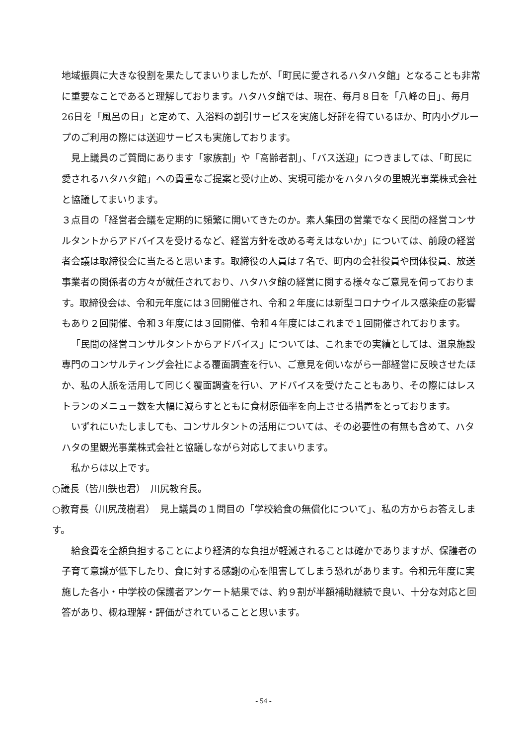地域振興に大きな役割を果たしてまいりましたが、「町民に愛されるハタハタ館」となることも非常に重要なことであると理解しております。ハタハタ館では、現在、毎月８日を「八峰の日」、毎月26日を「風呂の日」と定めて、入浴料の割引サービスを実施し好評を得ているほか、町内小グループのご利用の際には送迎サービスも実施しております。
見上議員のご質問にあります「家族割」や「高齢者割」、「バス送迎」につきましては、「町民に愛されるハタハタ館」への貴重なご提案と受け止め、実現可能かをハタハタの里観光事業株式会社と協議してまいります。
３点目の「経営者会議を定期的に頻繁に開いてきたのか。素人集団の営業でなく民間の経営コンサルタントからアドバイスを受けるなど、経営方針を改める考えはないか」については、前段の経営者会議は取締役会に当たると思います。取締役の人員は７名で、町内の会社役員や団体役員、放送事業者の関係者の方々が就任されており、ハタハタ館の経営に関する様々なご意見を伺っております。取締役会は、令和元年度には３回開催され、令和２年度には新型コロナウイルス感染症の影響もあり２回開催、令和３年度には３回開催、令和４年度にはこれまで１回開催されております。
「民間の経営コンサルタントからアドバイス」については、これまでの実績としては、温泉施設専門のコンサルティング会社による覆面調査を行い、ご意見を伺いながら一部経営に反映させたほか、私の人脈を活用して同じく覆面調査を行い、アドバイスを受けたこともあり、その際にはレストランのメニュー数を大幅に減らすとともに食材原価率を向上させる措置をとっております。
いずれにいたしましても、コンサルタントの活用については、その必要性の有無も含めて、ハタハタの里観光事業株式会社と協議しながら対応してまいります。
私からは以上です。
○議長（皆川鉄也君）　川尻教育長。
○教育長（川尻茂樹君）　見上議員の１問目の「学校給食の無償化について」、私の方からお答えします。
給食費を全額負担することにより経済的な負担が軽減されることは確かでありますが、保護者の子育て意識が低下したり、食に対する感謝の心を阻害してしまう恐れがあります。令和元年度に実施した各小・中学校の保護者アンケート結果では、約９割が半額補助継続で良い、十分な対応と回答があり、概ね理解・評価がされていることと思います。
- 54 -